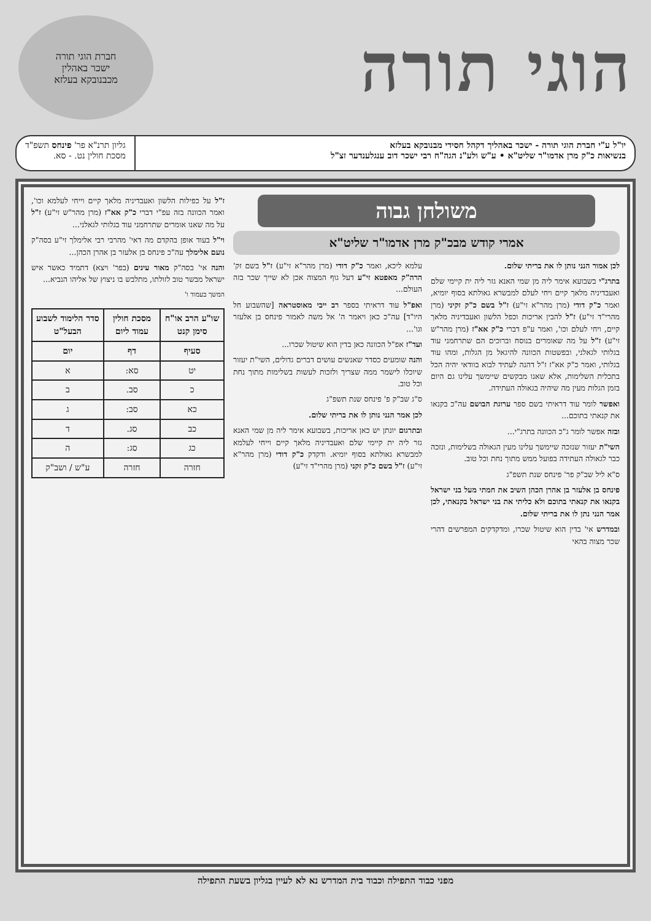הוגי תורה
חברת הוגי תורה
ישכר באהלין
מכבנובקא בעלזא
יו"ל ע"י חברת הוגי תורה - ישכר באהליך דקהל חסידי מבנובקא בעלזא
בנשיאות כ"ק מרן אדמו"ר שליט"א • ע"ש ולע"נ הגה"ח רבי ישכר דוב ענגלענדער זצ"ל
גליון תרנ"א פר' פינחס תשפ"ד
מסכת חולין נט. - סא.
משולחן גבוה
אמרי קודש מבכ"ק מרן אדמו"ר שליט"א
לכן אמור הנני נותן לו את בריתי שלום.
בתרג"י בשבועא אימר ליה מן שמי האנא גזר ליה ית קיימי שלם ואעבדיניה מלאך קיים ויחי לעלם למבשרא גאולתא בסוף יומיא, ואמר כ"ק דודי (מרן מהר"א זי"ע) ז"ל בשם כ"ק זקיני (מרן מהרי"ד זי"ע) ז"ל להבין אריכות וכפל הלשון ואעבדיניה מלאך קיים, ויחי לעלם וכו', ואמר ע"פ דברי כ"ק אא"ז (מרן מהר"ש זי"ע) ז"ל על מה שאומרים בנוסח וברוכים הם שתרחמני עוד בגלותי לגאלני, ובפשטות הכוונה להיגאל מן הגלות, ומהו עוד בגלותי, ואמר כ"ק אא"ז ז"ל דהנה לעתיד לבוא בוודאי יהיה הכל בתכלית השלימות, אלא שאנו מבקשים שיימשך עלינו גם היום בזמן הגלות מעין מה שיהיה בגאולה העתידה.
ואפשר לומר עוד דראיתי בשם ספר ערוגת הבושם עה"כ בקנאו את קנאתי בתוכם...
ובזה אפשר לומר ג"כ הכוונה בתרג"י...
השי"ת יעזור שנזכה שיימשך עלינו מעין הגאולה בשלימות, ונזכה כבר לגאולה העתידה בפועל ממש מתוך נחת וכל טוב.
ס"א ליל שב"ק פר' פינחס שנת תשפ"ג
פינחס בן אלעזר בן אהרן הכהן השיב את חמתי מעל בני ישראל בקנאו את קנאתי בתוכם ולא כליתי את בני ישראל בקנאתי, לכן אמר הנני נתן לו את בריתי שלום.
ובמדרש אי' בדין הוא שיטול שכרו, ומדקדקים המפרשים דהרי שכר מצוה בהאי
עלמא ליכא, ואמר כ"ק דודי (מרן מהר"א זי"ע) ז"ל בשם זק' הרה"ק מאפטא זי"ע דעל גוף המצוה אכן לא שייך שכר בזה העולם...
ואפ"ל עוד דראיתי בספר רב ייבי מאוסטראה [שהשבוע חל היו"ד] עה"כ כאן ויאמר ה' אל משה לאמור פינחס בן אלעזר וגו'...
ועד"ז אפ"ל הכוונה כאן בדין הוא שיטול שכרו...
והנה שומעים כסדר שאנשים עושים דברים גדולים, השי"ת יעזור שיוכלו לישמר ממה שצריך ולזכות לעשות בשלימות מתוך נחת וכל טוב.
ס"ג שב"ק פ' פינחס שנת תשפ"ג
לכן אמר הנני נותן לו את בריתי שלום.
ובתרגום יונתן יש כאן אריכות, בשבועא אימר ליה מן שמי האנא גזר ליה ית קיימי שלם ואעבדיניה מלאך קיים וייחי לעלמא למבשרא גאולתא בסוף יומיא. ודקדק כ"ק דודי (מרן מהר"א זי"ע) ז"ל בשם כ"ק זקני (מרן מהרי"ד זי"ע)
ז"ל על כפילות הלשון ואעבדיניה מלאך קיים וייחי לעלמא וכו', ואמר הכוונה בזה עפ"י דברי כ"ק אא"ז (מרן מהר"ש זי"ע) ז"ל על מה שאנו אומרים שתרחמני עוד בגלותי לגאלני...
וי"ל בעוד אופן בהקדם מה דאי' מהרבי רבי אלימלך זי"ע בסה"ק נועם אלימלך עה"כ פינחס בן אלעזר בן אהרן הכהן...
והנה אי' בסה"ק מאור עינים (בפר' ויצא) דתמיד כאשר איש ישראל מבשר טוב לזולתו, מתלבש בו ניצוץ של אליהו הנביא...
המשך בעמוד ו'
| שו"ע הרב או"ח סימן קנט | מסכת חולין עמוד ליום | סדר הלימוד לשבוע הבעל"ט |
| --- | --- | --- |
| סעיף | דף | יום |
| יט | סא: | א |
| כ | סב. | ב |
| כא | סב: | ג |
| כב | סג. | ד |
| כג | סג: | ה |
| חזרה | חזרה | ע"ש / ושב"ק |
מפני כבוד התפילה וכבוד בית המדרש נא לא לעיין בגליון בשעת התפילה